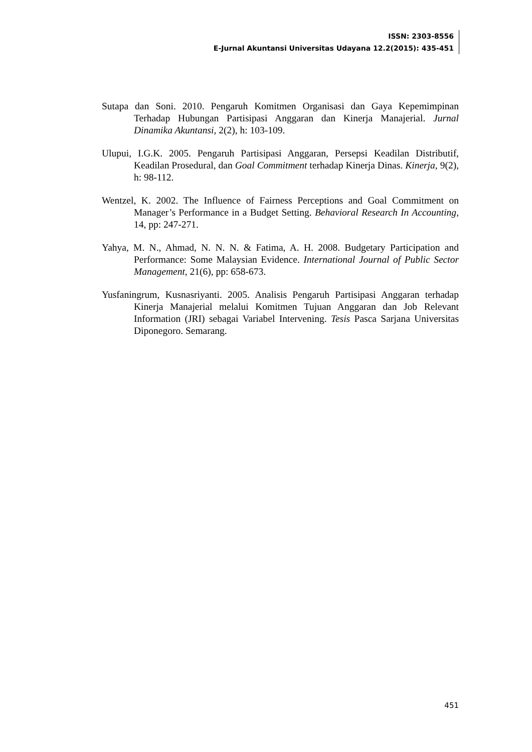ISSN: 2303-8556
E-Jurnal Akuntansi Universitas Udayana 12.2(2015): 435-451
Sutapa dan Soni. 2010. Pengaruh Komitmen Organisasi dan Gaya Kepemimpinan Terhadap Hubungan Partisipasi Anggaran dan Kinerja Manajerial. Jurnal Dinamika Akuntansi, 2(2), h: 103-109.
Ulupui, I.G.K. 2005. Pengaruh Partisipasi Anggaran, Persepsi Keadilan Distributif, Keadilan Prosedural, dan Goal Commitment terhadap Kinerja Dinas. Kinerja, 9(2), h: 98-112.
Wentzel, K. 2002. The Influence of Fairness Perceptions and Goal Commitment on Manager’s Performance in a Budget Setting. Behavioral Research In Accounting, 14, pp: 247-271.
Yahya, M. N., Ahmad, N. N. N. & Fatima, A. H. 2008. Budgetary Participation and Performance: Some Malaysian Evidence. International Journal of Public Sector Management, 21(6), pp: 658-673.
Yusfaningrum, Kusnasriyanti. 2005. Analisis Pengaruh Partisipasi Anggaran terhadap Kinerja Manajerial melalui Komitmen Tujuan Anggaran dan Job Relevant Information (JRI) sebagai Variabel Intervening. Tesis Pasca Sarjana Universitas Diponegoro. Semarang.
451